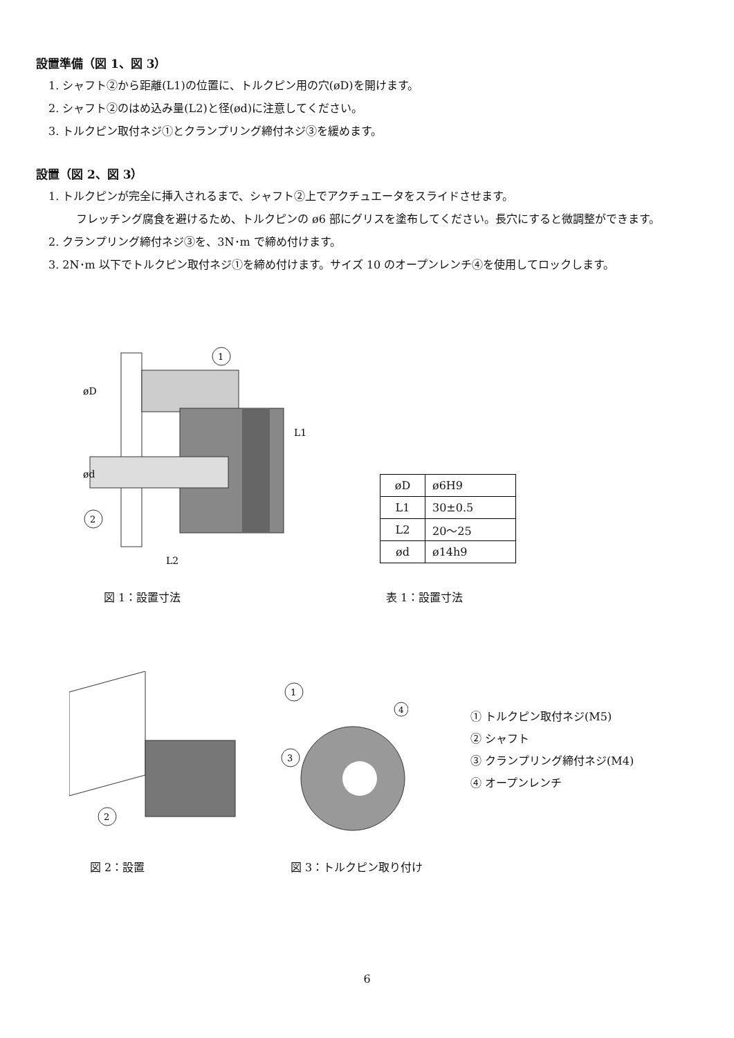設置準備（図 1、図 3）
1. シャフト②から距離(L1)の位置に、トルクピン用の穴(øD)を開けます。
2. シャフト②のはめ込み量(L2)と径(ød)に注意してください。
3. トルクピン取付ネジ①とクランプリング締付ネジ③を緩めます。
設置（図 2、図 3）
1. トルクピンが完全に挿入されるまで、シャフト②上でアクチュエータをスライドさせます。
フレッチング腐食を避けるため、トルクピンの ø6 部にグリスを塗布してください。長穴にすると微調整ができます。
2. クランプリング締付ネジ③を、3N･m で締め付けます。
3. 2N･m 以下でトルクピン取付ネジ①を締め付けます。サイズ 10 のオープンレンチ④を使用してロックします。
1
2
øD
ød
L1
L2
| øD | ø6H9 |
| L1 | 30±0.5 |
| L2 | 20～25 |
| ød | ø14h9 |
図 1：設置寸法 表 1：設置寸法
2
1
3
4
① トルクピン取付ネジ(M5)
② シャフト
③ クランプリング締付ネジ(M4)
④ オープンレンチ
図 2：設置 図 3：トルクピン取り付け
6